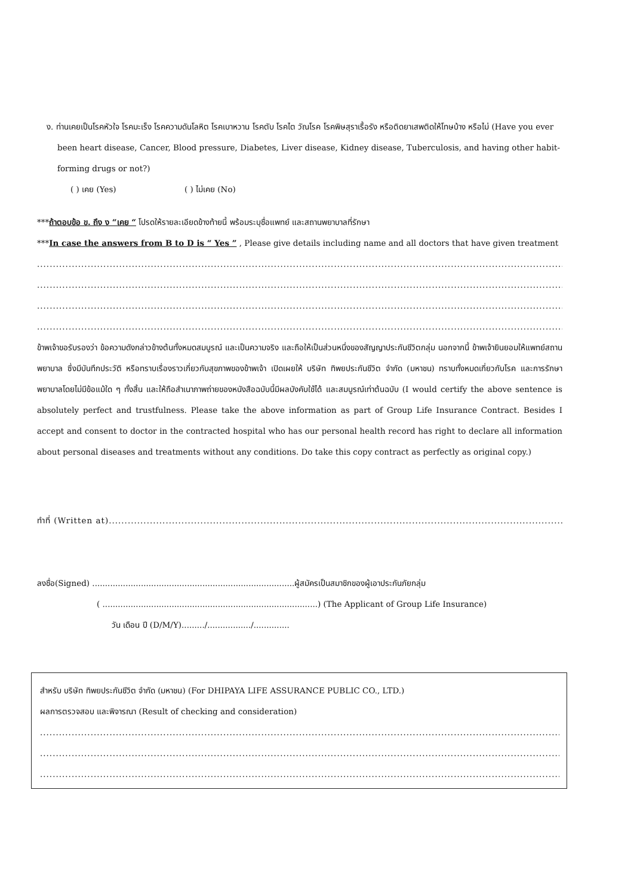ง. ท่านเคยเป็นโรคหัวใจ โรคมะเร็ง โรคความดันโลหิต โรคเบาหวาน โรคตับ โรคไต วัณโรค โรคพิษสุราเรื้อรัง หรือติดยาเสพติดให้โทษบ้าง หรือไม่ (Have you ever been heart disease, Cancer, Blood pressure, Diabetes, Liver disease, Kidney disease, Tuberculosis, and having other habit-forming drugs or not?)
( ) เคย (Yes) ( ) ไม่เคย (No)
***ถ้าตอบข้อ ข. ถึง ง “เคย “ โปรดให้รายละเอียดข้างท้ายนี้ พร้อมระบุชื่อแพทย์ และสถานพยาบาลที่รักษา
***In case the answers from B to D is “ Yes ” , Please give details including name and all doctors that have given treatment
..............................................................................................................................................................................
..............................................................................................................................................................................
..............................................................................................................................................................................
..............................................................................................................................................................................
ข้าพเจ้าขอรับรองว่า ข้อความดังกล่าวข้างต้นทั้งหมดสมบูรณ์ และเป็นความจริง และถือให้เป็นส่วนหนึ่งของสัญญาประกันชีวิตกลุ่ม นอกจากนี้ ข้าพเจ้ายินยอมให้แพทย์สถานพยาบาล ซึ่งมีบันทึกประวัติ หรือทราบเรื่องราวเกี่ยวกับสุขภาพของข้าพเจ้า เปิดเผยให้ บริษัท ทิพยประกันชีวิต จำกัด (มหาชน) ทราบทั้งหมดเกี่ยวกับโรค และการรักษาพยาบาลโดยไม่มีข้อแม้ใด ๆ ทั้งสิ้น และให้ถือสำเนาภาพถ่ายของหนังสือฉบับนี้มีผลบังคับใช้ได้ และสมบูรณ์เท่าต้นฉบับ (I would certify the above sentence is absolutely perfect and trustfulness. Please take the above information as part of Group Life Insurance Contract. Besides I accept and consent to doctor in the contracted hospital who has our personal health record has right to declare all information about personal diseases and treatments without any conditions. Do take this copy contract as perfectly as original copy.)
ทำที่ (Written at)......................................................................................................................................................
ลงชื่อ(Signed) ...............................................................................ผู้สมัครเป็นสมาชิกของผู้เอาประกันภัยกลุ่ม
( ....................................................................................) (The Applicant of Group Life Insurance)
วัน เดือน ปี (D/M/Y)........./................./..............
สำหรับ บริษัท ทิพยประกันชีวิต จำกัด (มหาชน) (For DHIPAYA LIFE ASSURANCE PUBLIC CO., LTD.)
ผลการตรวจสอบ และพิจารณา (Result of checking and consideration)
.........................................................................................................................................................................
.........................................................................................................................................................................
.........................................................................................................................................................................